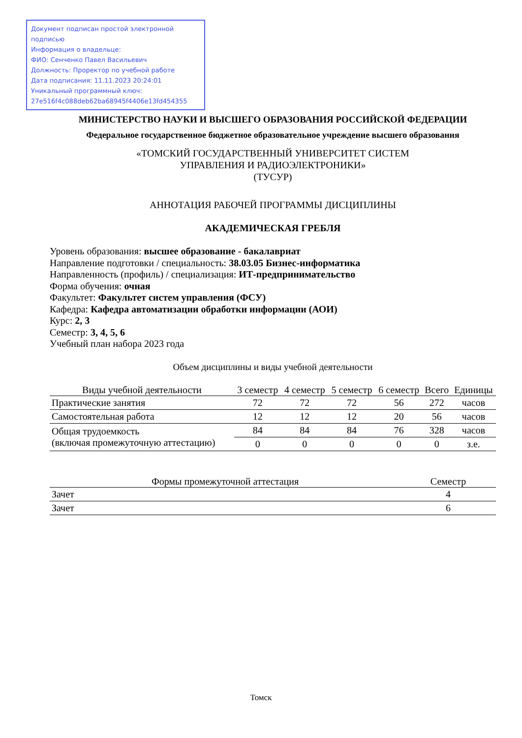Документ подписан простой электронной подписью
Информация о владельце:
ФИО: Сенченко Павел Васильевич
Должность: Проректор по учебной работе
Дата подписания: 11.11.2023 20:24:01
Уникальный программный ключ:
27e516f4c088deb62ba68945f4406e13fd454355
МИНИСТЕРСТВО НАУКИ И ВЫСШЕГО ОБРАЗОВАНИЯ РОССИЙСКОЙ ФЕДЕРАЦИИ
Федеральное государственное бюджетное образовательное учреждение высшего образования
«ТОМСКИЙ ГОСУДАРСТВЕННЫЙ УНИВЕРСИТЕТ СИСТЕМ
УПРАВЛЕНИЯ И РАДИОЭЛЕКТРОНИКИ»
(ТУСУР)
АННОТАЦИЯ РАБОЧЕЙ ПРОГРАММЫ ДИСЦИПЛИНЫ
АКАДЕМИЧЕСКАЯ ГРЕБЛЯ
Уровень образования: высшее образование - бакалавриат
Направление подготовки / специальность: 38.03.05 Бизнес-информатика
Направленность (профиль) / специализация: ИТ-предпринимательство
Форма обучения: очная
Факультет: Факультет систем управления (ФСУ)
Кафедра: Кафедра автоматизации обработки информации (АОИ)
Курс: 2, 3
Семестр: 3, 4, 5, 6
Учебный план набора 2023 года
Объем дисциплины и виды учебной деятельности
| Виды учебной деятельности | 3 семестр | 4 семестр | 5 семестр | 6 семестр | Всего | Единицы |
| --- | --- | --- | --- | --- | --- | --- |
| Практические занятия | 72 | 72 | 72 | 56 | 272 | часов |
| Самостоятельная работа | 12 | 12 | 12 | 20 | 56 | часов |
| Общая трудоемкость (включая промежуточную аттестацию) | 84 | 84 | 84 | 76 | 328 | часов |
| | 0 | 0 | 0 | 0 | 0 | з.е. |
| Формы промежуточной аттестация | Семестр |
| --- | --- |
| Зачет | 4 |
| Зачет | 6 |
Томск